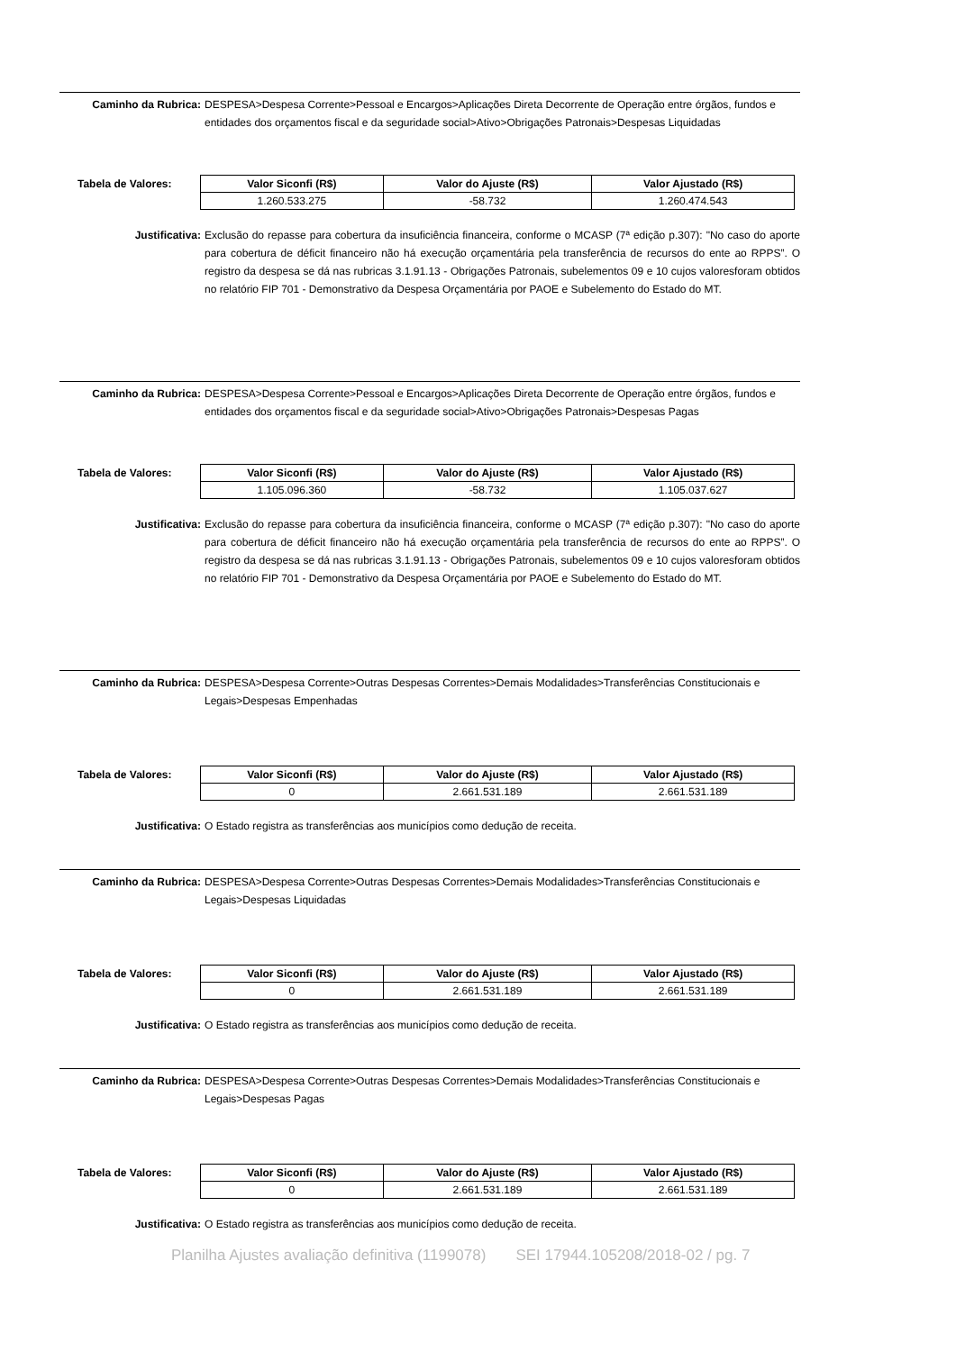Caminho da Rubrica: DESPESA>Despesa Corrente>Pessoal e Encargos>Aplicações Direta Decorrente de Operação entre órgãos, fundos e entidades dos orçamentos fiscal e da seguridade social>Ativo>Obrigações Patronais>Despesas Liquidadas
Tabela de Valores:
| Valor Siconfi (R$) | Valor do Ajuste (R$) | Valor Ajustado (R$) |
| --- | --- | --- |
| 1.260.533.275 | -58.732 | 1.260.474.543 |
Justificativa: Exclusão do repasse para cobertura da insuficiência financeira, conforme o MCASP (7ª edição p.307): "No caso do aporte para cobertura de déficit financeiro não há execução orçamentária pela transferência de recursos do ente ao RPPS”. O registro da despesa se dá nas rubricas 3.1.91.13 - Obrigações Patronais, subelementos 09 e 10 cujos valoresforam obtidos no relatório FIP 701 - Demonstrativo da Despesa Orçamentária por PAOE e Subelemento do Estado do MT.
Caminho da Rubrica: DESPESA>Despesa Corrente>Pessoal e Encargos>Aplicações Direta Decorrente de Operação entre órgãos, fundos e entidades dos orçamentos fiscal e da seguridade social>Ativo>Obrigações Patronais>Despesas Pagas
Tabela de Valores:
| Valor Siconfi (R$) | Valor do Ajuste (R$) | Valor Ajustado (R$) |
| --- | --- | --- |
| 1.105.096.360 | -58.732 | 1.105.037.627 |
Justificativa: Exclusão do repasse para cobertura da insuficiência financeira, conforme o MCASP (7ª edição p.307): "No caso do aporte para cobertura de déficit financeiro não há execução orçamentária pela transferência de recursos do ente ao RPPS”. O registro da despesa se dá nas rubricas 3.1.91.13 - Obrigações Patronais, subelementos 09 e 10 cujos valoresforam obtidos no relatório FIP 701 - Demonstrativo da Despesa Orçamentária por PAOE e Subelemento do Estado do MT.
Caminho da Rubrica: DESPESA>Despesa Corrente>Outras Despesas Correntes>Demais Modalidades>Transferências Constitucionais e Legais>Despesas Empenhadas
Tabela de Valores:
| Valor Siconfi (R$) | Valor do Ajuste (R$) | Valor Ajustado (R$) |
| --- | --- | --- |
| 0 | 2.661.531.189 | 2.661.531.189 |
Justificativa: O Estado registra as transferências aos municípios como dedução de receita.
Caminho da Rubrica: DESPESA>Despesa Corrente>Outras Despesas Correntes>Demais Modalidades>Transferências Constitucionais e Legais>Despesas Liquidadas
Tabela de Valores:
| Valor Siconfi (R$) | Valor do Ajuste (R$) | Valor Ajustado (R$) |
| --- | --- | --- |
| 0 | 2.661.531.189 | 2.661.531.189 |
Justificativa: O Estado registra as transferências aos municípios como dedução de receita.
Caminho da Rubrica: DESPESA>Despesa Corrente>Outras Despesas Correntes>Demais Modalidades>Transferências Constitucionais e Legais>Despesas Pagas
Tabela de Valores:
| Valor Siconfi (R$) | Valor do Ajuste (R$) | Valor Ajustado (R$) |
| --- | --- | --- |
| 0 | 2.661.531.189 | 2.661.531.189 |
Justificativa: O Estado registra as transferências aos municípios como dedução de receita.
Planilha Ajustes avaliação definitiva (1199078) SEI 17944.105208/2018-02 / pg. 7